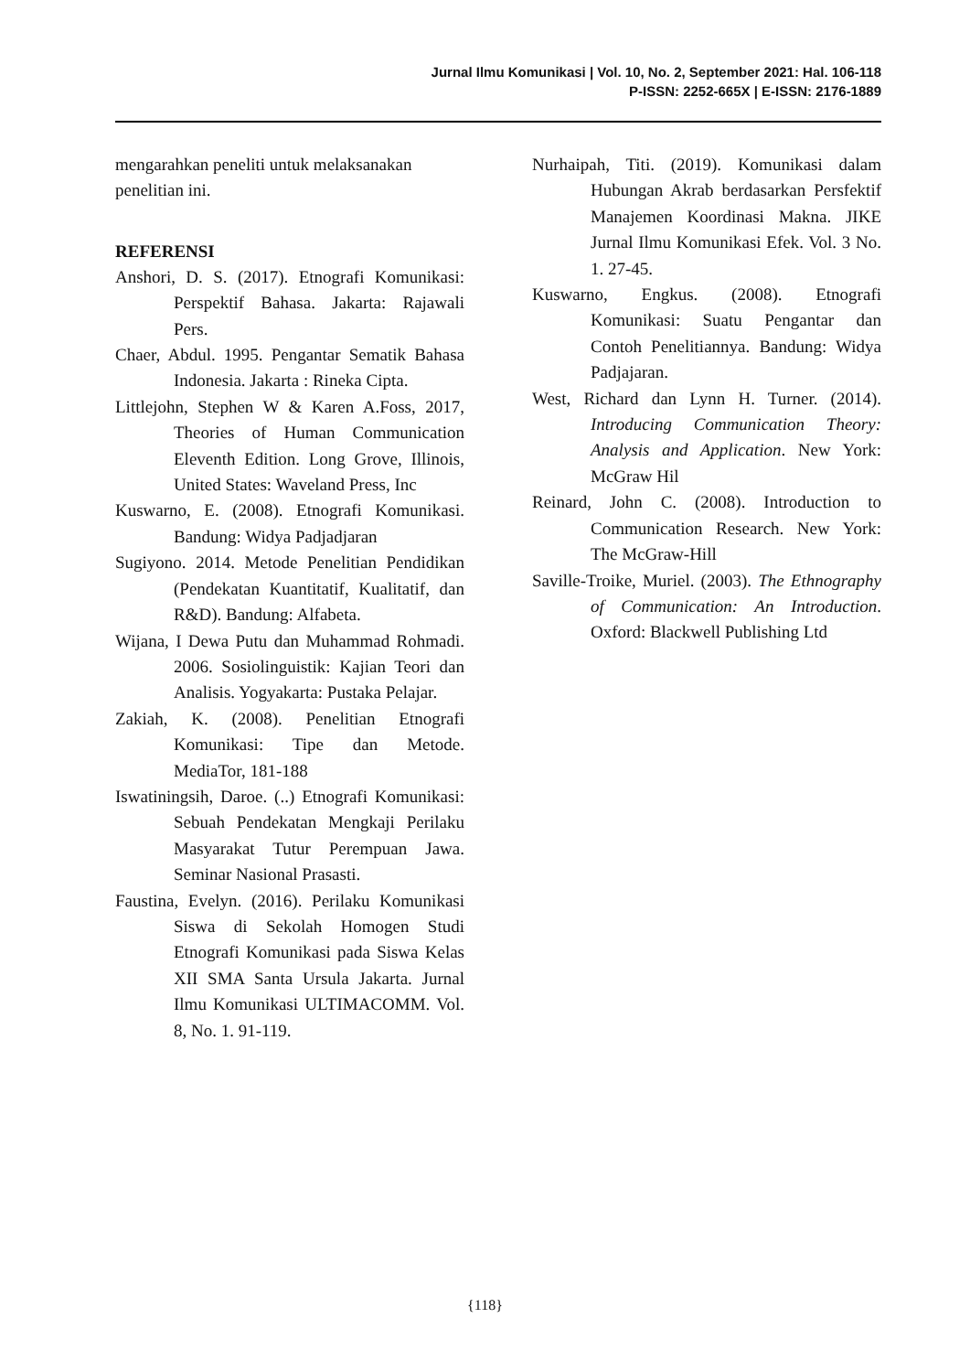Jurnal Ilmu Komunikasi | Vol. 10, No. 2, September 2021: Hal. 106-118
P-ISSN: 2252-665X | E-ISSN: 2176-1889
mengarahkan peneliti untuk melaksanakan penelitian ini.
REFERENSI
Anshori, D. S. (2017). Etnografi Komunikasi: Perspektif Bahasa. Jakarta: Rajawali Pers.
Chaer, Abdul. 1995. Pengantar Sematik Bahasa Indonesia. Jakarta : Rineka Cipta.
Littlejohn, Stephen W & Karen A.Foss, 2017, Theories of Human Communication Eleventh Edition. Long Grove, Illinois, United States: Waveland Press, Inc
Kuswarno, E. (2008). Etnografi Komunikasi. Bandung: Widya Padjadjaran
Sugiyono. 2014. Metode Penelitian Pendidikan (Pendekatan Kuantitatif, Kualitatif, dan R&D). Bandung: Alfabeta.
Wijana, I Dewa Putu dan Muhammad Rohmadi. 2006. Sosiolinguistik: Kajian Teori dan Analisis. Yogyakarta: Pustaka Pelajar.
Zakiah, K. (2008). Penelitian Etnografi Komunikasi: Tipe dan Metode. MediaTor, 181-188
Iswatiningsih, Daroe. (..) Etnografi Komunikasi: Sebuah Pendekatan Mengkaji Perilaku Masyarakat Tutur Perempuan Jawa. Seminar Nasional Prasasti.
Faustina, Evelyn. (2016). Perilaku Komunikasi Siswa di Sekolah Homogen Studi Etnografi Komunikasi pada Siswa Kelas XII SMA Santa Ursula Jakarta. Jurnal Ilmu Komunikasi ULTIMACOMM. Vol. 8, No. 1. 91-119.
Nurhaipah, Titi. (2019). Komunikasi dalam Hubungan Akrab berdasarkan Persfektif Manajemen Koordinasi Makna. JIKE Jurnal Ilmu Komunikasi Efek. Vol. 3 No. 1. 27-45.
Kuswarno, Engkus. (2008). Etnografi Komunikasi: Suatu Pengantar dan Contoh Penelitiannya. Bandung: Widya Padjajaran.
West, Richard dan Lynn H. Turner. (2014). Introducing Communication Theory: Analysis and Application. New York: McGraw Hil
Reinard, John C. (2008). Introduction to Communication Research. New York: The McGraw-Hill
Saville-Troike, Muriel. (2003). The Ethnography of Communication: An Introduction. Oxford: Blackwell Publishing Ltd
{118}